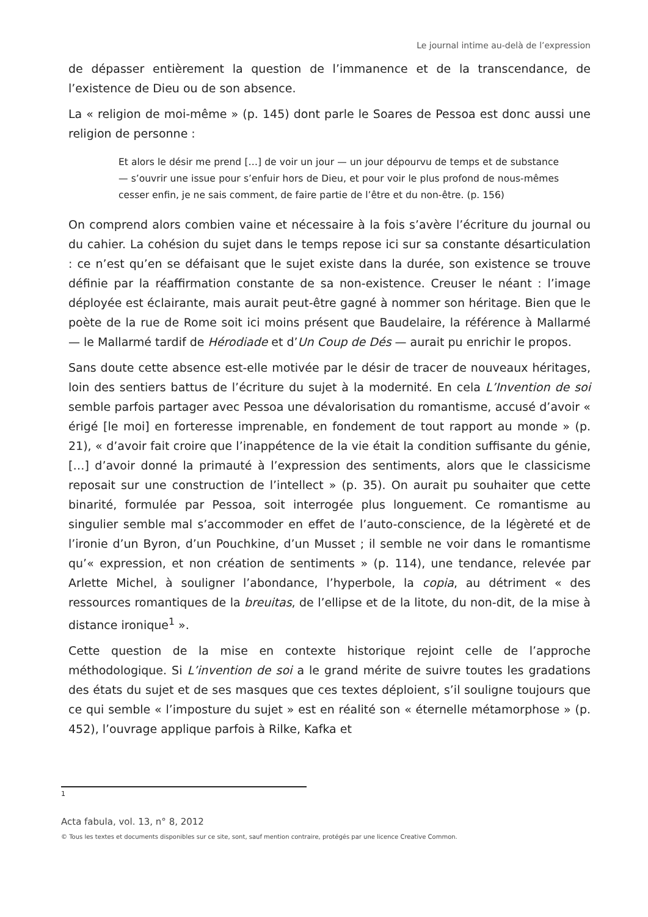Le journal intime au-delà de l’expression
de dépasser entièrement la question de l’immanence et de la transcendance, de l’existence de Dieu ou de son absence.
La « religion de moi-même » (p. 145) dont parle le Soares de Pessoa est donc aussi une religion de personne :
Et alors le désir me prend […] de voir un jour — un jour dépourvu de temps et de substance — s’ouvrir une issue pour s’enfuir hors de Dieu, et pour voir le plus profond de nous-mêmes cesser enfin, je ne sais comment, de faire partie de l’être et du non-être. (p. 156)
On comprend alors combien vaine et nécessaire à la fois s’avère l’écriture du journal ou du cahier. La cohésion du sujet dans le temps repose ici sur sa constante désarticulation : ce n’est qu’en se défaisant que le sujet existe dans la durée, son existence se trouve définie par la réaffirmation constante de sa non-existence. Creuser le néant : l’image déployée est éclairante, mais aurait peut-être gagné à nommer son héritage. Bien que le poète de la rue de Rome soit ici moins présent que Baudelaire, la référence à Mallarmé — le Mallarmé tardif de Hérodiade et d’Un Coup de Dés — aurait pu enrichir le propos.
Sans doute cette absence est-elle motivée par le désir de tracer de nouveaux héritages, loin des sentiers battus de l’écriture du sujet à la modernité. En cela L’Invention de soi semble parfois partager avec Pessoa une dévalorisation du romantisme, accusé d’avoir « érigé [le moi] en forteresse imprenable, en fondement de tout rapport au monde » (p. 21), « d’avoir fait croire que l’inappétence de la vie était la condition suffisante du génie, […] d’avoir donné la primauté à l’expression des sentiments, alors que le classicisme reposait sur une construction de l’intellect » (p. 35). On aurait pu souhaiter que cette binarité, formulée par Pessoa, soit interrogée plus longuement. Ce romantisme au singulier semble mal s’accommoder en effet de l’auto-conscience, de la légèreté et de l’ironie d’un Byron, d’un Pouchkine, d’un Musset ; il semble ne voir dans le romantisme qu’« expression, et non création de sentiments » (p. 114), une tendance, relevée par Arlette Michel, à souligner l’abondance, l’hyperbole, la copia, au détriment « des ressources romantiques de la breuitas, de l’ellipse et de la litote, du non-dit, de la mise à distance ironique<sup>1</sup> ».
Cette question de la mise en contexte historique rejoint celle de l’approche méthodologique. Si L’invention de soi a le grand mérite de suivre toutes les gradations des états du sujet et de ses masques que ces textes déploient, s’il souligne toujours que ce qui semble « l’imposture du sujet » est en réalité son « éternelle métamorphose » (p. 452), l’ouvrage applique parfois à Rilke, Kafka et
1
Acta fabula, vol. 13, n° 8, 2012
© Tous les textes et documents disponibles sur ce site, sont, sauf mention contraire, protégés par une licence Creative Common.